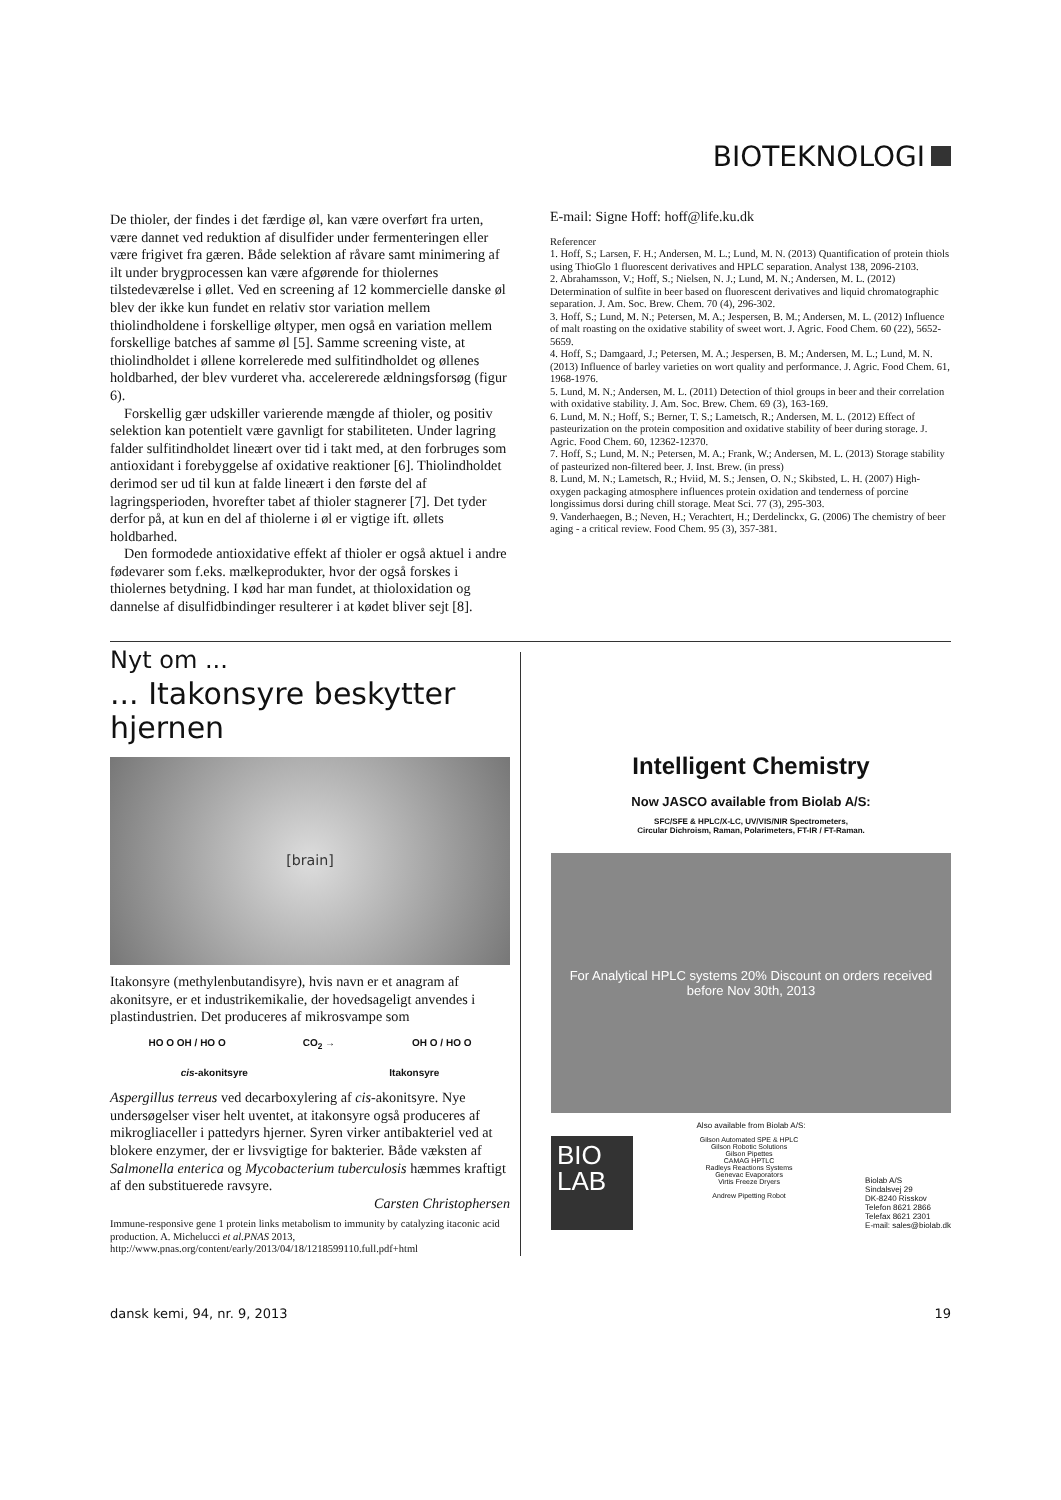BIOTEKNOLOGI
De thioler, der findes i det færdige øl, kan være overført fra urten, være dannet ved reduktion af disulfider under fermenteringen eller være frigivet fra gæren. Både selektion af råvare samt minimering af ilt under brygprocessen kan være afgørende for thiolernes tilstedeværelse i øllet. Ved en screening af 12 kommercielle danske øl blev der ikke kun fundet en relativ stor variation mellem thiolindholdene i forskellige øltyper, men også en variation mellem forskellige batches af samme øl [5]. Samme screening viste, at thiolindholdet i øllene korrelerede med sulfitindholdet og øllenes holdbarhed, der blev vurderet vha. accelererede ældningsforsøg (figur 6).
Forskellig gær udskiller varierende mængde af thioler, og positiv selektion kan potentielt være gavnligt for stabiliteten. Under lagring falder sulfitindholdet lineært over tid i takt med, at den forbruges som antioxidant i forebyggelse af oxidative reaktioner [6]. Thiolindholdet derimod ser ud til kun at falde lineært i den første del af lagringsperioden, hvorefter tabet af thioler stagnerer [7]. Det tyder derfor på, at kun en del af thiolerne i øl er vigtige ift. øllets holdbarhed.
Den formodede antioxidative effekt af thioler er også aktuel i andre fødevarer som f.eks. mælkeprodukter, hvor der også forskes i thiolernes betydning. I kød har man fundet, at thioloxidation og dannelse af disulfidbindinger resulterer i at kødet bliver sejt [8].
E-mail: Signe Hoff: hoff@life.ku.dk
Referencer
1. Hoff, S.; Larsen, F. H.; Andersen, M. L.; Lund, M. N. (2013) Quantification of protein thiols using ThioGlo 1 fluorescent derivatives and HPLC separation. Analyst 138, 2096-2103.
2. Abrahamsson, V.; Hoff, S.; Nielsen, N. J.; Lund, M. N.; Andersen, M. L. (2012) Determination of sulfite in beer based on fluorescent derivatives and liquid chromatographic separation. J. Am. Soc. Brew. Chem. 70 (4), 296-302.
3. Hoff, S.; Lund, M. N.; Petersen, M. A.; Jespersen, B. M.; Andersen, M. L. (2012) Influence of malt roasting on the oxidative stability of sweet wort. J. Agric. Food Chem. 60 (22), 5652-5659.
4. Hoff, S.; Damgaard, J.; Petersen, M. A.; Jespersen, B. M.; Andersen, M. L.; Lund, M. N. (2013) Influence of barley varieties on wort quality and performance. J. Agric. Food Chem. 61, 1968-1976.
5. Lund, M. N.; Andersen, M. L. (2011) Detection of thiol groups in beer and their correlation with oxidative stability. J. Am. Soc. Brew. Chem. 69 (3), 163-169.
6. Lund, M. N.; Hoff, S.; Berner, T. S.; Lametsch, R.; Andersen, M. L. (2012) Effect of pasteurization on the protein composition and oxidative stability of beer during storage. J. Agric. Food Chem. 60, 12362-12370.
7. Hoff, S.; Lund, M. N.; Petersen, M. A.; Frank, W.; Andersen, M. L. (2013) Storage stability of pasteurized non-filtered beer. J. Inst. Brew. (in press)
8. Lund, M. N.; Lametsch, R.; Hviid, M. S.; Jensen, O. N.; Skibsted, L. H. (2007) High-oxygen packaging atmosphere influences protein oxidation and tenderness of porcine longissimus dorsi during chill storage. Meat Sci. 77 (3), 295-303.
9. Vanderhaegen, B.; Neven, H.; Verachtert, H.; Derdelinckx, G. (2006) The chemistry of beer aging - a critical review. Food Chem. 95 (3), 357-381.
Nyt om ...
... Itakonsyre beskytter hjernen
[brain]
Itakonsyre (methylenbutandisyre), hvis navn er et anagram af akonitsyre, er et industrikemikalie, der hovedsageligt anvendes i plastindustrien. Det produceres af mikrosvampe som
HO O OH / HO O CO<sub>2</sub> → OH O / HO O
cis-akonitsyre Itakonsyre
Aspergillus terreus ved decarboxylering af cis-akonitsyre. Nye undersøgelser viser helt uventet, at itakonsyre også produceres af mikrogliaceller i pattedyrs hjerner. Syren virker antibakteriel ved at blokere enzymer, der er livsvigtige for bakterier. Både væksten af Salmonella enterica og Mycobacterium tuberculosis hæmmes kraftigt af den substituerede ravsyre.
Carsten Christophersen
Immune-responsive gene 1 protein links metabolism to immunity by catalyzing itaconic acid production. A. Michelucci et al.PNAS 2013, http://www.pnas.org/content/early/2013/04/18/1218599110.full.pdf+html
Intelligent Chemistry
Now JASCO available from Biolab A/S:
SFC/SFE & HPLC/X-LC, UV/VIS/NIR Spectrometers,
Circular Dichroism, Raman, Polarimeters, FT-IR / FT-Raman.
For Analytical HPLC systems 20% Discount on orders received before Nov 30th, 2013
Also available from Biolab A/S:
BIO
LAB
Gilson Automated SPE & HPLC
Gilson Robotic Solutions
Gilson Pipettes
CAMAG HPTLC
Radleys Reactions Systems
Genevac Evaporators
Virtis Freeze Dryers
Andrew Pipetting Robot
Biolab A/S
Sindalsvej 29
DK-8240 Risskov
Telefon 8621 2866
Telefax 8621 2301
E-mail: sales@biolab.dk
dansk kemi, 94, nr. 9, 2013 19